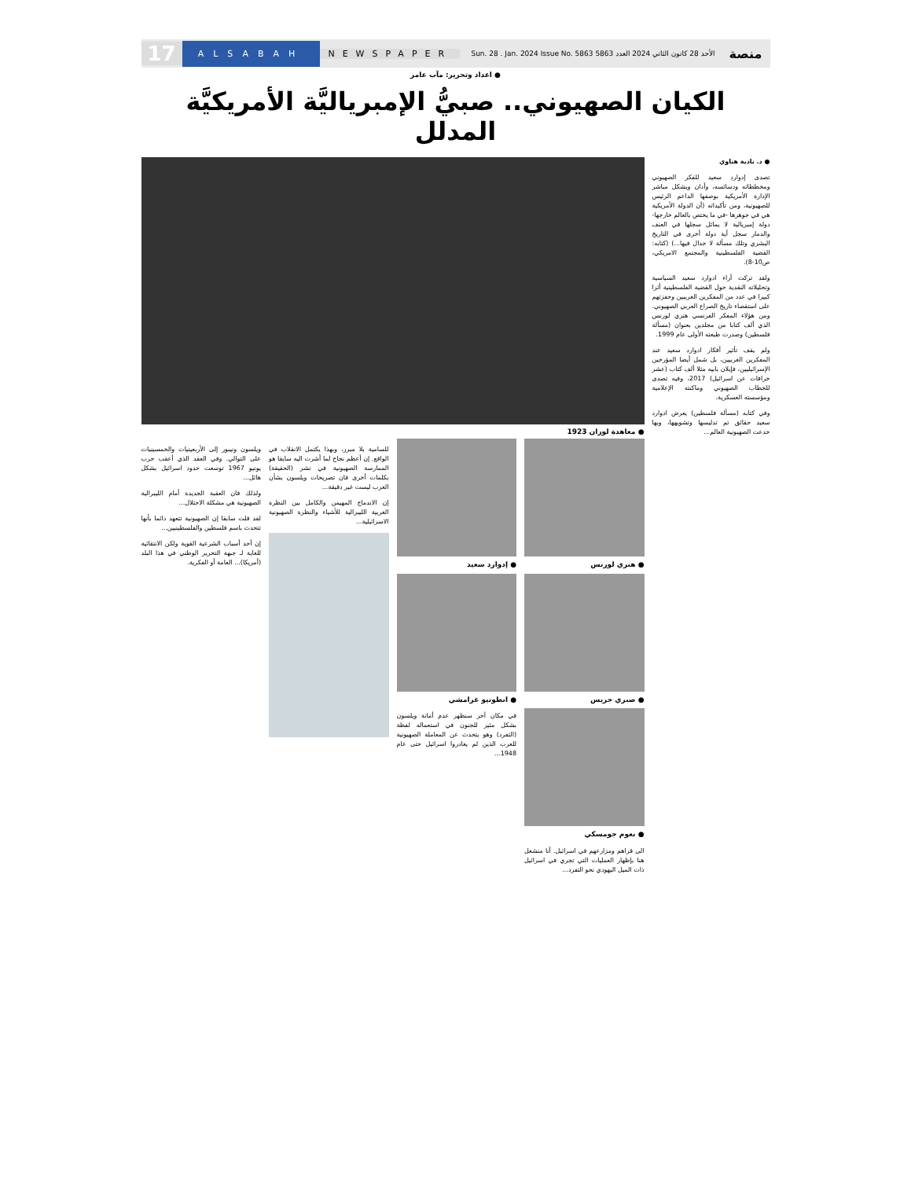منصة الأحد 28 كانون الثاني 2024 العدد 5863 Sun. 28 . Jan. 2024 Issue No. 5863 NEWSPAPER ALSABAH 17
● اعداد وتحرير: مآب عامر
الكيان الصهيوني.. صبيُّ الإمبرياليَّة الأمريكيَّة المدلل
● د. نادية هناوي
تصدى إدوارد سعيد للفكر الصهيوني ومخططاته ودسائسه، وأدان وبشكل مباشر الإدارة الأمريكية بوصفها الداعم الرئيس للصهيونية، ومن تأكيداته (أن الدولة الأمريكية هي في جوهرها -في ما يختص بالعالم خارجها- دولة إمبريالية لا يماثل سجلها في العنف والدمار سجل أية دولة أخرى في التاريخ البشري وتلك مسألة لا جدال فيها...) (كتابه: القضية الفلسطينية والمجتمع الامريكي، ص10-8).
ولقد تركت آراء ادوارد سعيد السياسية وتحليلاته النقدية حول القضية الفلسطينية أثرا كبيرا في عدد من المفكرين الغربيين وحفزتهم على استقصاء تاريخ الصراع العربي الصهيوني. ومن هؤلاء المفكر الفرنسي هنري لورنس الذي ألف كتابا من مجلدين بعنوان (مسألة فلسطين) وصدرت طبعته الأولى عام 1999.
ولم يقف تأثير أفكار ادوارد سعيد عند المفكرين الغربيين، بل شمل أيضا المؤرخين الإسرائيليين، فإيلان بابيه مثلا ألف كتاب (عشر خرافات عن اسرائيل) 2017، وفيه تصدى للخطاب الصهيوني وماكنته الإعلامية ومؤسسته العسكرية.
وفي كتابه (مسألة فلسطين) يعرض ادوارد سعيد حقائق تم تدليسها وتشويهها، وبها خدعت الصهيونية العالم...
● معاهدة لوزان 1923
● هنري لورنس
● صبري جريس
● نعوم جومسكي
الى قراهم ومزارعهم في اسرائيل. أنا منشغل هنا بإظهار العمليات التي تجري في اسرائيل ذات الميل اليهودي نحو التفرد...
● إدوارد سعيد
● انطونيو غرامشي
في مكان آخر سنظهر عدم أمانة ويلسون بشكل مثير للجنون في استعماله لفظة (التفرد) وهو يتحدث عن المعاملة الصهيونية للعرب الذين لم يغادروا اسرائيل حتى عام 1948...
للسامية بلا مبرر، وبهذا يكتمل الانقلاب في الواقع. إن أعظم نجاح لما أشرت اليه سابقا هو الممارسة الصهيونية في نشر (الحقيقة) بكلمات أخرى فان تصريحات ويلسون بشأن العرب ليست غير دقيقة...
إن الاندماج المهيمن والكامل بين النظرة الغربية الليبرالية للأشياء والنظرة الصهيونية الاسرائيلية...
ويلسون ونيبور إلى الأربعينيات والخمسينيات على التوالي. وفي العقد الذي أعقب حرب يونيو 1967 توسعت حدود اسرائيل بشكل هائل...
ولذلك فان العقبة الجديدة أمام الليبرالية الصهيونية هي مشكلة الاحتلال...
لقد قلت سابقا إن الصهيونية تتعهد دائما بأنها تتحدث باسم فلسطين والفلسطينيين...
إن أحد أسباب الشرعية القوية ولكن الانتقائية للغاية لـ جبهة التحرير الوطني في هذا البلد (أمريكا)... العامة أو الفكرية.